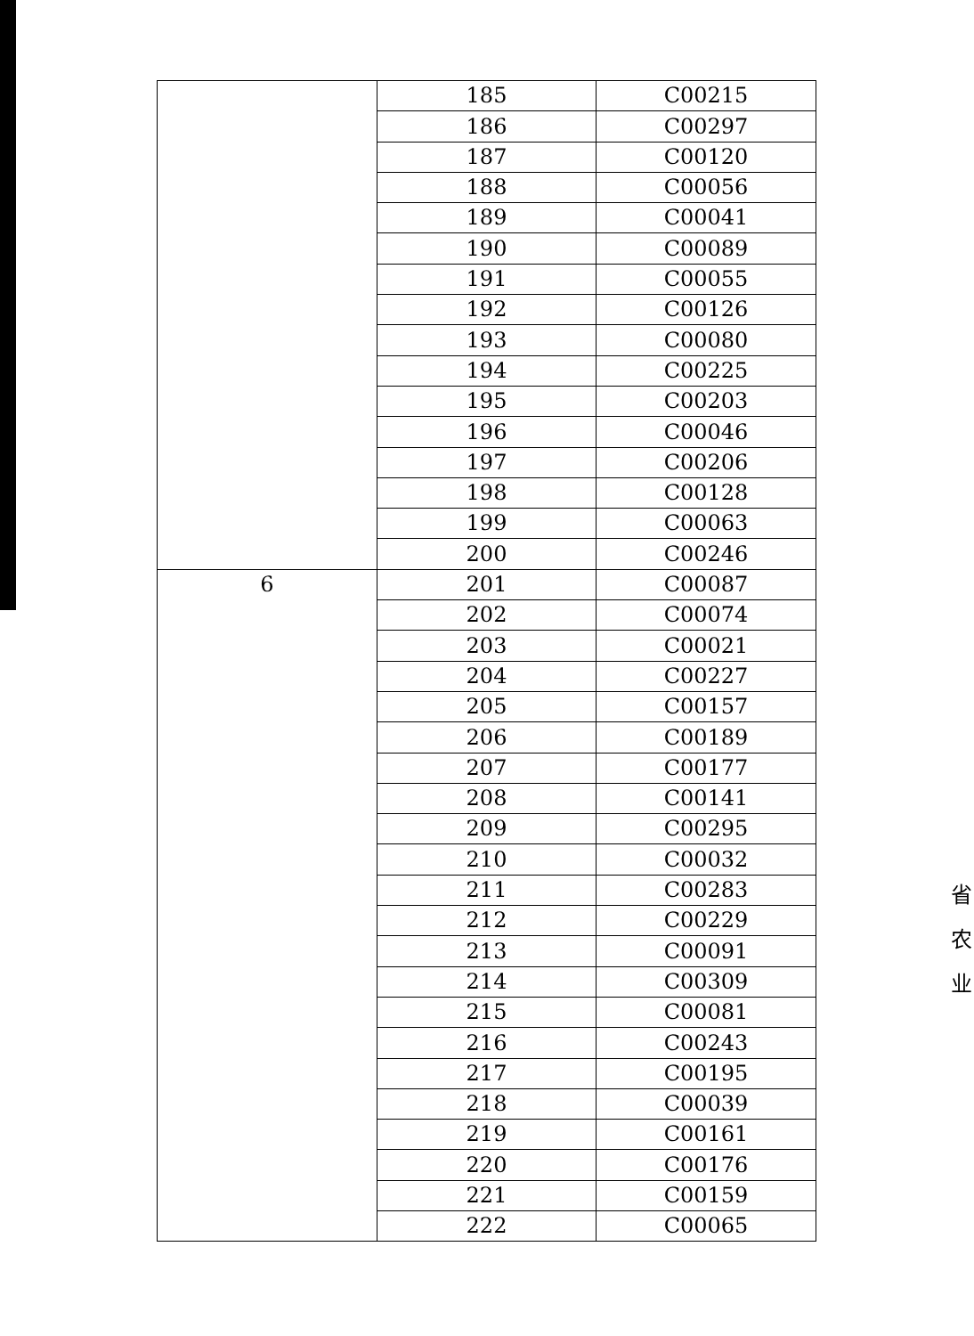| | 185 | C00215 |
| | 186 | C00297 |
| | 187 | C00120 |
| | 188 | C00056 |
| | 189 | C00041 |
| | 190 | C00089 |
| | 191 | C00055 |
| | 192 | C00126 |
| | 193 | C00080 |
| | 194 | C00225 |
| | 195 | C00203 |
| | 196 | C00046 |
| | 197 | C00206 |
| | 198 | C00128 |
| | 199 | C00063 |
| | 200 | C00246 |
| 6 | 201 | C00087 |
| | 202 | C00074 |
| | 203 | C00021 |
| | 204 | C00227 |
| | 205 | C00157 |
| | 206 | C00189 |
| | 207 | C00177 |
| | 208 | C00141 |
| | 209 | C00295 |
| | 210 | C00032 |
| | 211 | C00283 |
| | 212 | C00229 |
| | 213 | C00091 |
| | 214 | C00309 |
| | 215 | C00081 |
| | 216 | C00243 |
| | 217 | C00195 |
| | 218 | C00039 |
| | 219 | C00161 |
| | 220 | C00176 |
| | 221 | C00159 |
| | 222 | C00065 |
省 农 业